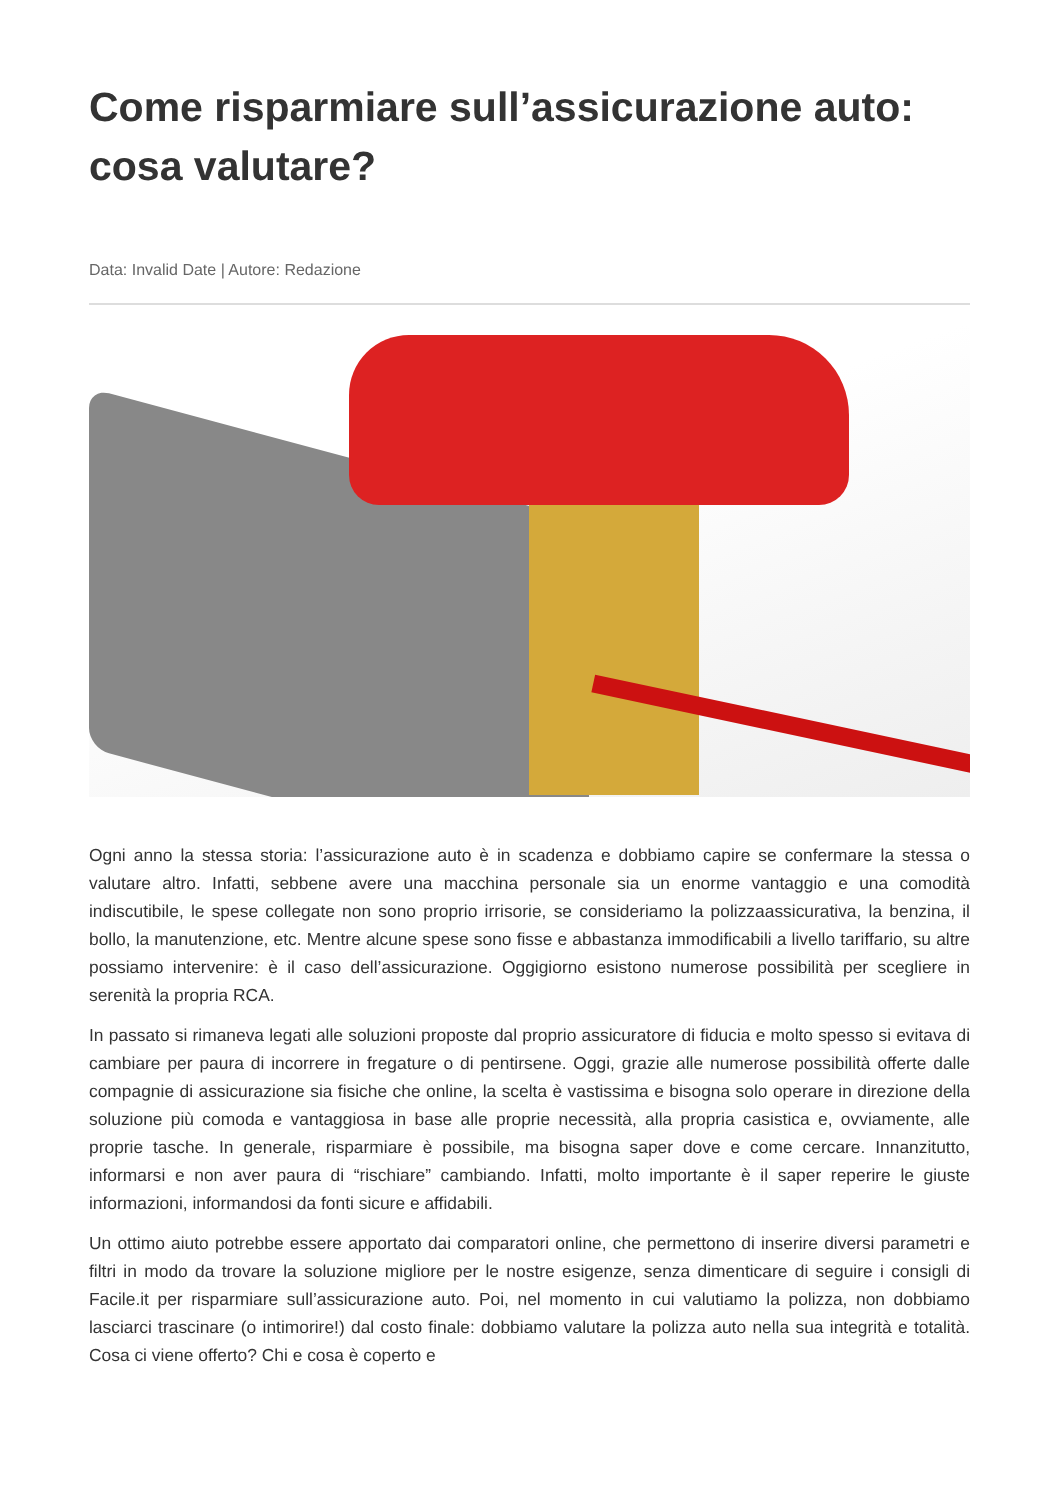Come risparmiare sull’assicurazione auto: cosa valutare?
Data: Invalid Date | Autore: Redazione
Ogni anno la stessa storia: l’assicurazione auto è in scadenza e dobbiamo capire se confermare la stessa o valutare altro. Infatti, sebbene avere una macchina personale sia un enorme vantaggio e una comodità indiscutibile, le spese collegate non sono proprio irrisorie, se consideriamo la polizzaassicurativa, la benzina, il bollo, la manutenzione, etc. Mentre alcune spese sono fisse e abbastanza immodificabili a livello tariffario, su altre possiamo intervenire: è il caso dell’assicurazione. Oggigiorno esistono numerose possibilità per scegliere in serenità la propria RCA.
In passato si rimaneva legati alle soluzioni proposte dal proprio assicuratore di fiducia e molto spesso si evitava di cambiare per paura di incorrere in fregature o di pentirsene. Oggi, grazie alle numerose possibilità offerte dalle compagnie di assicurazione sia fisiche che online, la scelta è vastissima e bisogna solo operare in direzione della soluzione più comoda e vantaggiosa in base alle proprie necessità, alla propria casistica e, ovviamente, alle proprie tasche. In generale, risparmiare è possibile, ma bisogna saper dove e come cercare. Innanzitutto, informarsi e non aver paura di “rischiare” cambiando. Infatti, molto importante è il saper reperire le giuste informazioni, informandosi da fonti sicure e affidabili.
Un ottimo aiuto potrebbe essere apportato dai comparatori online, che permettono di inserire diversi parametri e filtri in modo da trovare la soluzione migliore per le nostre esigenze, senza dimenticare di seguire i consigli di Facile.it per risparmiare sull’assicurazione auto. Poi, nel momento in cui valutiamo la polizza, non dobbiamo lasciarci trascinare (o intimorire!) dal costo finale: dobbiamo valutare la polizza auto nella sua integrità e totalità. Cosa ci viene offerto? Chi e cosa è coperto e